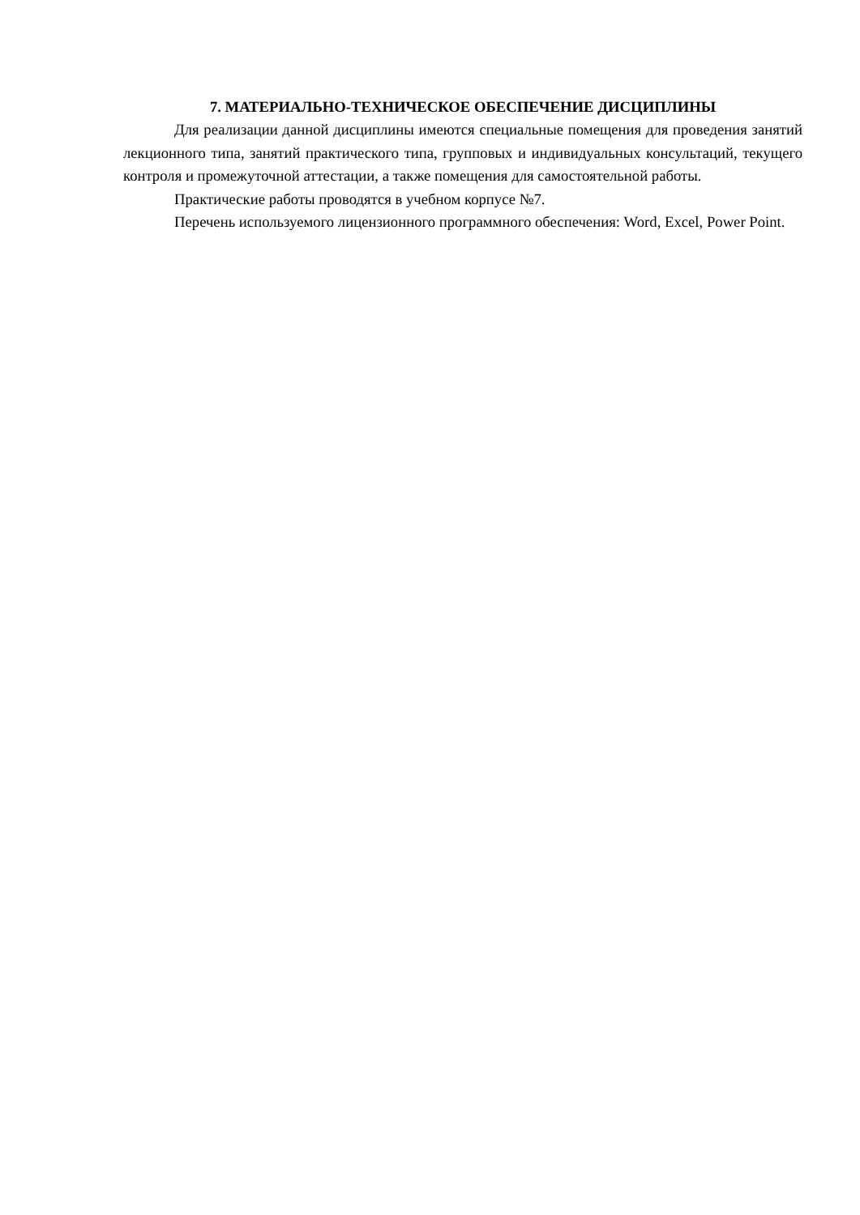7. МАТЕРИАЛЬНО-ТЕХНИЧЕСКОЕ ОБЕСПЕЧЕНИЕ ДИСЦИПЛИНЫ
Для реализации данной дисциплины имеются специальные помещения для проведения занятий лекционного типа, занятий практического типа, групповых и индивидуальных консультаций, текущего контроля и промежуточной аттестации, а также помещения для самостоятельной работы.
Практические работы проводятся в учебном корпусе №7.
Перечень используемого лицензионного программного обеспечения: Word, Excel, Power Point.